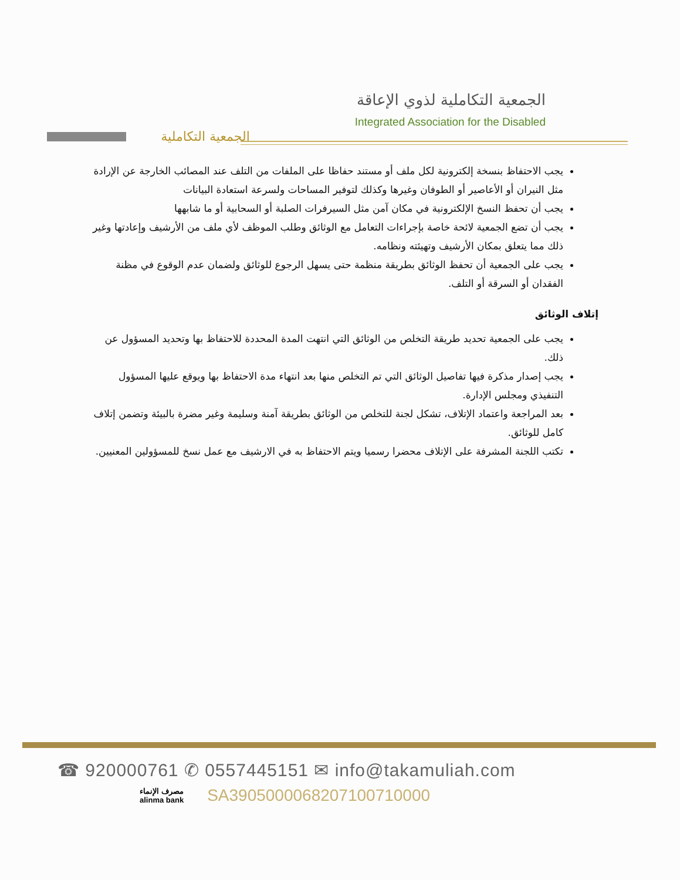الجمعية التكاملية
الجمعية التكاملية لذوي الإعاقة
Integrated Association for the Disabled
يجب الاحتفاظ بنسخة إلكترونية لكل ملف أو مستند حفاظا على الملفات من التلف عند المصائب الخارجة عن الإرادة مثل النيران أو الأعاصير أو الطوفان وغيرها وكذلك لتوفير المساحات ولسرعة استعادة البيانات
يجب أن تحفظ النسخ الإلكترونية في مكان آمن مثل السيرفرات الصلبة أو السحابية أو ما شابهها
يجب أن تضع الجمعية لائحة خاصة بإجراءات التعامل مع الوثائق وطلب الموظف لأي ملف من الأرشيف وإعادتها وغير ذلك مما يتعلق بمكان الأرشيف وتهيئته ونظامه.
يجب على الجمعية أن تحفظ الوثائق بطريقة منظمة حتى يسهل الرجوع للوثائق ولضمان عدم الوقوع في مظنة الفقدان أو السرقة أو التلف.
إتلاف الوثائق
يجب على الجمعية تحديد طريقة التخلص من الوثائق التي انتهت المدة المحددة للاحتفاظ بها وتحديد المسؤول عن ذلك.
يجب إصدار مذكرة فيها تفاصيل الوثائق التي تم التخلص منها بعد انتهاء مدة الاحتفاظ بها ويوقع عليها المسؤول التنفيذي ومجلس الإدارة.
بعد المراجعة واعتماد الإتلاف، تشكل لجنة للتخلص من الوثائق بطريقة آمنة وسليمة وغير مضرة بالبيئة وتضمن إتلاف كامل للوثائق.
تكتب اللجنة المشرفة على الإتلاف محضرا رسميا ويتم الاحتفاظ به في الارشيف مع عمل نسخ للمسؤولين المعنيين.
☎ 920000761 ✆ 0557445151 ✉ info@takamuliah.com
مصرف الإنماء
alinma bank
SA3905000068207100710000